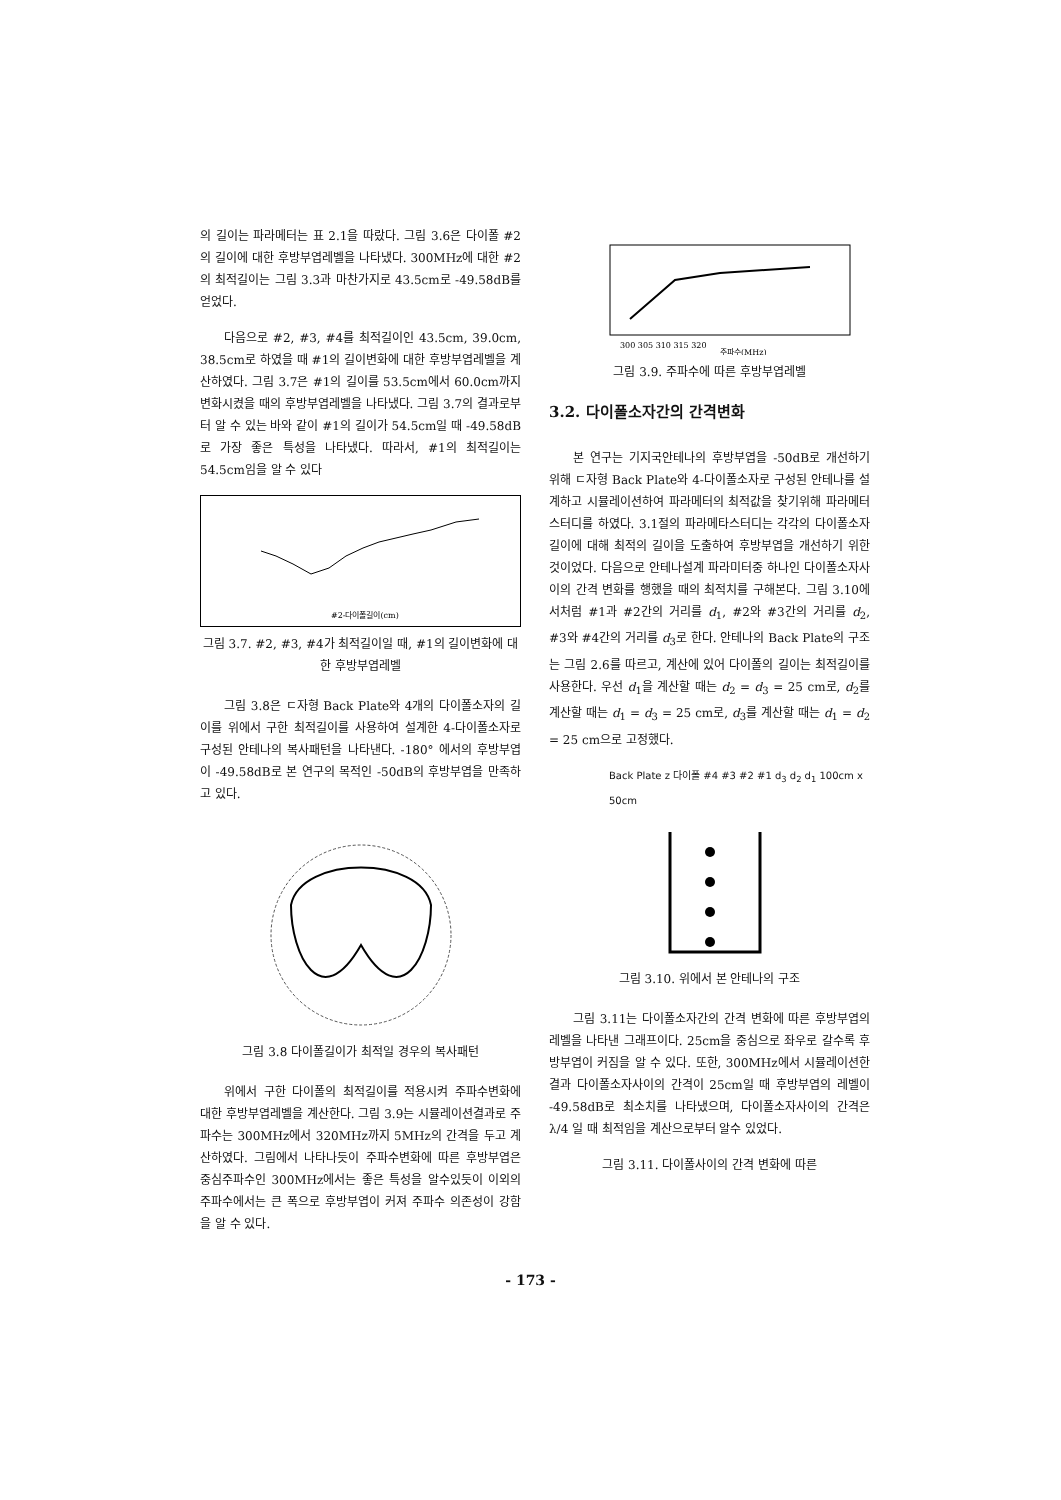의 길이는 파라메터는 표 2.1을 따랐다. 그림 3.6은 다이폴 #2의 길이에 대한 후방부엽레벨을 나타냈다. 300MHz에 대한 #2의 최적길이는 그림 3.3과 마찬가지로 43.5cm로 -49.58dB를 얻었다.
다음으로 #2, #3, #4를 최적길이인 43.5cm, 39.0cm, 38.5cm로 하였을 때 #1의 길이변화에 대한 후방부엽레벨을 계산하였다. 그림 3.7은 #1의 길이를 53.5cm에서 60.0cm까지 변화시켰을 때의 후방부엽레벨을 나타냈다. 그림 3.7의 결과로부터 알 수 있는 바와 같이 #1의 길이가 54.5cm일 때 -49.58dB로 가장 좋은 특성을 나타냈다. 따라서, #1의 최적길이는 54.5cm임을 알 수 있다
#2-다이폴길이(cm)
그림 3.7. #2, #3, #4가 최적길이일 때, #1의 길이변화에 대한 후방부엽레벨
그림 3.8은 ㄷ자형 Back Plate와 4개의 다이폴소자의 길이를 위에서 구한 최적길이를 사용하여 설계한 4-다이폴소자로 구성된 안테나의 복사패턴을 나타낸다. -180° 에서의 후방부엽이 -49.58dB로 본 연구의 목적인 -50dB의 후방부엽을 만족하고 있다.
그림 3.8 다이폴길이가 최적일 경우의 복사패턴
위에서 구한 다이폴의 최적길이를 적용시켜 주파수변화에 대한 후방부엽레벨을 계산한다. 그림 3.9는 시뮬레이션결과로 주파수는 300MHz에서 320MHz까지 5MHz의 간격을 두고 계산하였다. 그림에서 나타나듯이 주파수변화에 따른 후방부엽은 중심주파수인 300MHz에서는 좋은 특성을 알수있듯이 이외의 주파수에서는 큰 폭으로 후방부엽이 커져 주파수 의존성이 강함을 알 수 있다.
300 305 310 315 320
주파수(MHz)
그림 3.9. 주파수에 따른 후방부엽레벨
3.2. 다이폴소자간의 간격변화
본 연구는 기지국안테나의 후방부엽을 -50dB로 개선하기 위해 ㄷ자형 Back Plate와 4-다이폴소자로 구성된 안테나를 설계하고 시뮬레이션하여 파라메터의 최적값을 찾기위해 파라메터스터디를 하였다. 3.1절의 파라메타스터디는 각각의 다이폴소자길이에 대해 최적의 길이을 도출하여 후방부엽을 개선하기 위한 것이었다. 다음으로 안테나설계 파라미터중 하나인 다이폴소자사이의 간격 변화를 행했을 때의 최적치를 구해본다. 그림 3.10에서처럼 #1과 #2간의 거리를 d<sub>1</sub>, #2와 #3간의 거리를 d<sub>2</sub>, #3와 #4간의 거리를 d<sub>3</sub>로 한다. 안테나의 Back Plate의 구조는 그림 2.6를 따르고, 계산에 있어 다이폴의 길이는 최적길이를 사용한다. 우선 d<sub>1</sub>을 계산할 때는 d<sub>2</sub> = d<sub>3</sub> = 25 cm로, d<sub>2</sub>를 계산할 때는 d<sub>1</sub> = d<sub>3</sub> = 25 cm로, d<sub>3</sub>를 계산할 때는 d<sub>1</sub> = d<sub>2</sub> = 25 cm으로 고정했다.
Back Plate z 다이폴 #4 #3 #2 #1 d<sub>3</sub> d<sub>2</sub> d<sub>1</sub> 100cm x 50cm
그림 3.10. 위에서 본 안테나의 구조
그림 3.11는 다이폴소자간의 간격 변화에 따른 후방부엽의 레벨을 나타낸 그래프이다. 25cm을 중심으로 좌우로 갈수록 후방부엽이 커짐을 알 수 있다. 또한, 300MHz에서 시뮬레이션한 결과 다이폴소자사이의 간격이 25cm일 때 후방부엽의 레벨이 -49.58dB로 최소치를 나타냈으며, 다이폴소자사이의 간격은 λ/4 일 때 최적임을 계산으로부터 알수 있었다.
그림 3.11. 다이폴사이의 간격 변화에 따른
- 173 -